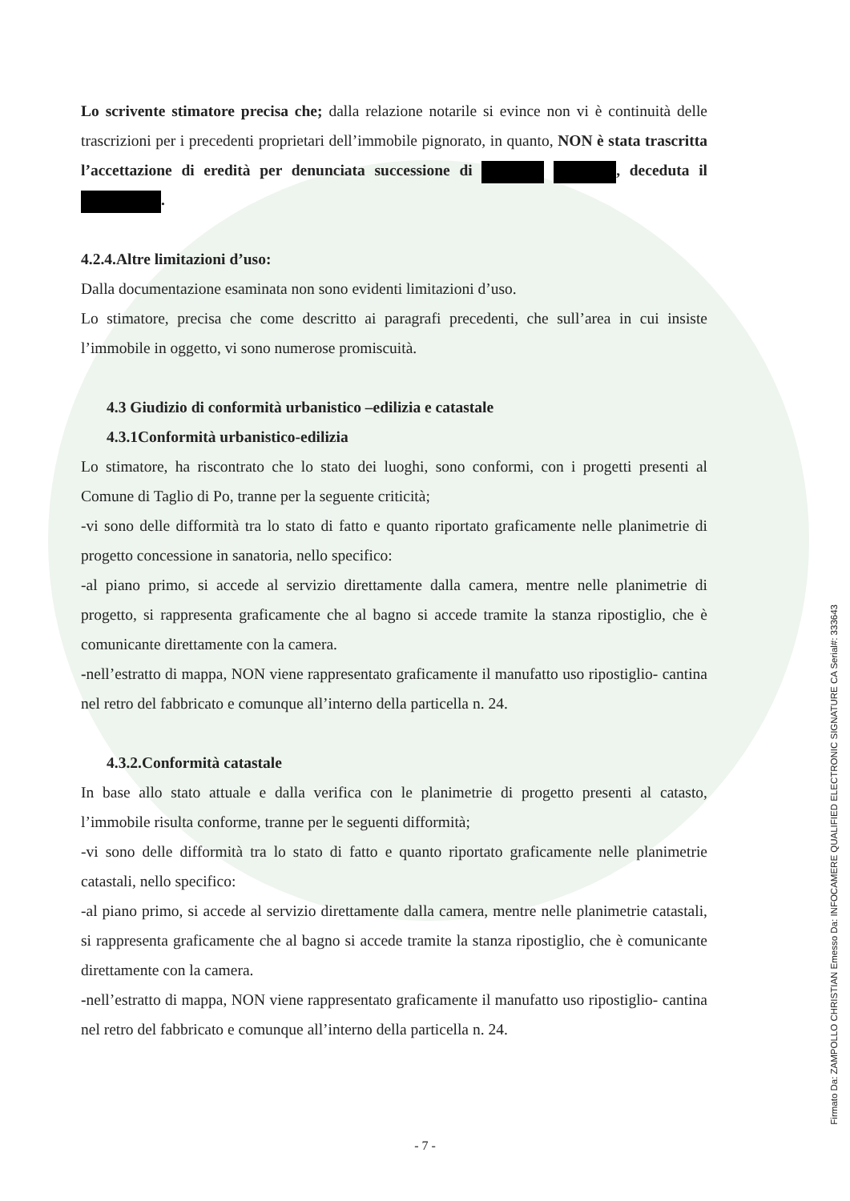Lo scrivente stimatore precisa che; dalla relazione notarile si evince non vi è continuità delle trascrizioni per i precedenti proprietari dell’immobile pignorato, in quanto, NON è stata trascritta l’accettazione di eredità per denunciata successione di , deceduta il .
4.2.4.Altre limitazioni d’uso:
Dalla documentazione esaminata non sono evidenti limitazioni d’uso.
Lo stimatore, precisa che come descritto ai paragrafi precedenti, che sull’area in cui insiste l’immobile in oggetto, vi sono numerose promiscuità.
4.3 Giudizio di conformità urbanistico –edilizia e catastale
4.3.1Conformità urbanistico-edilizia
Lo stimatore, ha riscontrato che lo stato dei luoghi, sono conformi, con i progetti presenti al Comune di Taglio di Po, tranne per la seguente criticità;
-vi sono delle difformità tra lo stato di fatto e quanto riportato graficamente nelle planimetrie di progetto concessione in sanatoria, nello specifico:
-al piano primo, si accede al servizio direttamente dalla camera, mentre nelle planimetrie di progetto, si rappresenta graficamente che al bagno si accede tramite la stanza ripostiglio, che è comunicante direttamente con la camera.
-nell’estratto di mappa, NON viene rappresentato graficamente il manufatto uso ripostiglio- cantina nel retro del fabbricato e comunque all’interno della particella n. 24.
4.3.2.Conformità catastale
In base allo stato attuale e dalla verifica con le planimetrie di progetto presenti al catasto, l’immobile risulta conforme, tranne per le seguenti difformità;
-vi sono delle difformità tra lo stato di fatto e quanto riportato graficamente nelle planimetrie catastali, nello specifico:
-al piano primo, si accede al servizio direttamente dalla camera, mentre nelle planimetrie catastali, si rappresenta graficamente che al bagno si accede tramite la stanza ripostiglio, che è comunicante direttamente con la camera.
-nell’estratto di mappa, NON viene rappresentato graficamente il manufatto uso ripostiglio- cantina nel retro del fabbricato e comunque all’interno della particella n. 24.
- 7 -
Firmato Da: ZAMPOLLO CHRISTIAN Emesso Da: INFOCAMERE QUALIFIED ELECTRONIC SIGNATURE CA Serial#: 333643